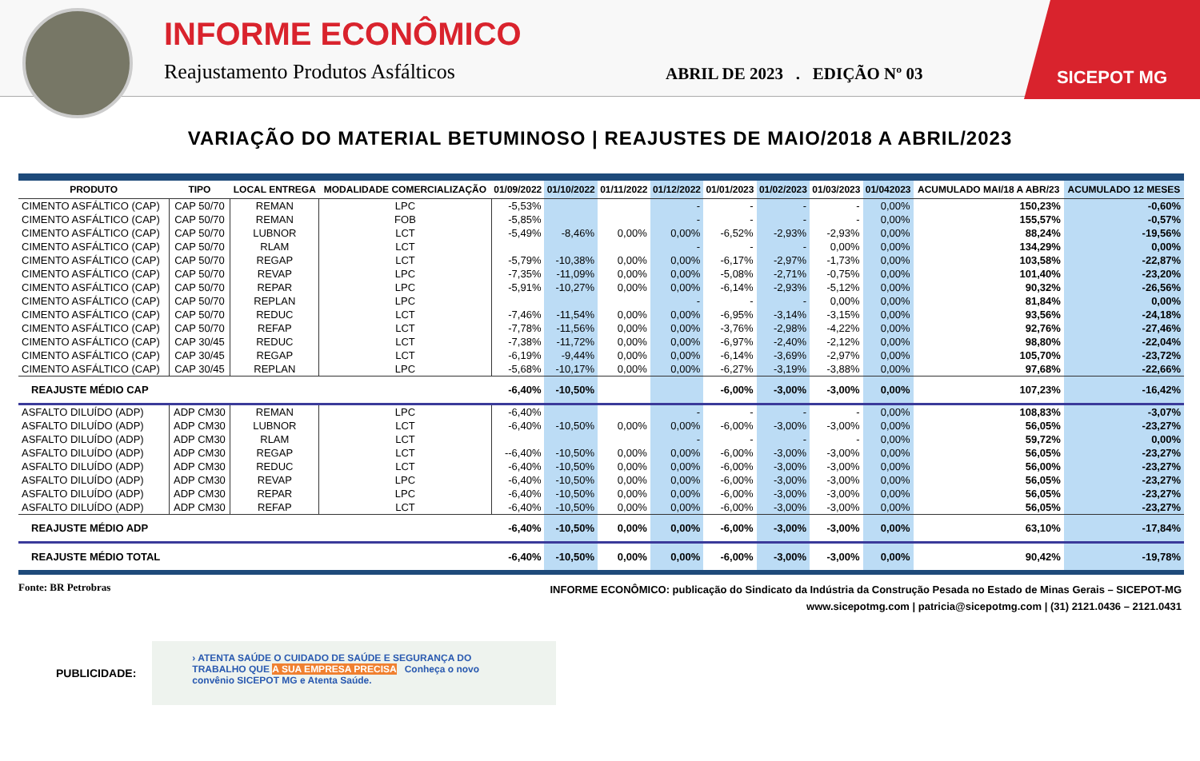INFORME ECONÔMICO
Reajustamento Produtos Asfálticos
ABRIL DE 2023 . EDIÇÃO Nº 03
SICEPOT MG
VARIAÇÃO DO MATERIAL BETUMINOSO | REAJUSTES DE MAIO/2018 A ABRIL/2023
| PRODUTO | TIPO | LOCAL ENTREGA | MODALIDADE COMERCIALIZAÇÃO | 01/09/2022 | 01/10/2022 | 01/11/2022 | 01/12/2022 | 01/01/2023 | 01/02/2023 | 01/03/2023 | 01/042023 | ACUMULADO MAI/18 A ABR/23 | ACUMULADO 12 MESES |
| --- | --- | --- | --- | --- | --- | --- | --- | --- | --- | --- | --- | --- | --- |
| CIMENTO ASFÁLTICO (CAP) | CAP 50/70 | REMAN | LPC | -5,53% | | | - | - | - | - | 0,00% | 150,23% | -0,60% |
| CIMENTO ASFÁLTICO (CAP) | CAP 50/70 | REMAN | FOB | -5,85% | | | - | - | - | - | 0,00% | 155,57% | -0,57% |
| CIMENTO ASFÁLTICO (CAP) | CAP 50/70 | LUBNOR | LCT | -5,49% | -8,46% | 0,00% | 0,00% | -6,52% | -2,93% | -2,93% | 0,00% | 88,24% | -19,56% |
| CIMENTO ASFÁLTICO (CAP) | CAP 50/70 | RLAM | LCT | | | | - | - | - | 0,00% | 0,00% | 134,29% | 0,00% |
| CIMENTO ASFÁLTICO (CAP) | CAP 50/70 | REGAP | LCT | -5,79% | -10,38% | 0,00% | 0,00% | -6,17% | -2,97% | -1,73% | 0,00% | 103,58% | -22,87% |
| CIMENTO ASFÁLTICO (CAP) | CAP 50/70 | REVAP | LPC | -7,35% | -11,09% | 0,00% | 0,00% | -5,08% | -2,71% | -0,75% | 0,00% | 101,40% | -23,20% |
| CIMENTO ASFÁLTICO (CAP) | CAP 50/70 | REPAR | LPC | -5,91% | -10,27% | 0,00% | 0,00% | -6,14% | -2,93% | -5,12% | 0,00% | 90,32% | -26,56% |
| CIMENTO ASFÁLTICO (CAP) | CAP 50/70 | REPLAN | LPC | | | | - | - | - | 0,00% | 0,00% | 81,84% | 0,00% |
| CIMENTO ASFÁLTICO (CAP) | CAP 50/70 | REDUC | LCT | -7,46% | -11,54% | 0,00% | 0,00% | -6,95% | -3,14% | -3,15% | 0,00% | 93,56% | -24,18% |
| CIMENTO ASFÁLTICO (CAP) | CAP 50/70 | REFAP | LCT | -7,78% | -11,56% | 0,00% | 0,00% | -3,76% | -2,98% | -4,22% | 0,00% | 92,76% | -27,46% |
| CIMENTO ASFÁLTICO (CAP) | CAP 30/45 | REDUC | LCT | -7,38% | -11,72% | 0,00% | 0,00% | -6,97% | -2,40% | -2,12% | 0,00% | 98,80% | -22,04% |
| CIMENTO ASFÁLTICO (CAP) | CAP 30/45 | REGAP | LCT | -6,19% | -9,44% | 0,00% | 0,00% | -6,14% | -3,69% | -2,97% | 0,00% | 105,70% | -23,72% |
| CIMENTO ASFÁLTICO (CAP) | CAP 30/45 | REPLAN | LPC | -5,68% | -10,17% | 0,00% | 0,00% | -6,27% | -3,19% | -3,88% | 0,00% | 97,68% | -22,66% |
| REAJUSTE MÉDIO CAP | | | | -6,40% | -10,50% | | | -6,00% | -3,00% | -3,00% | 0,00% | 107,23% | -16,42% |
| ASFALTO DILUÍDO (ADP) | ADP CM30 | REMAN | LPC | -6,40% | | | - | - | - | - | 0,00% | 108,83% | -3,07% |
| ASFALTO DILUÍDO (ADP) | ADP CM30 | LUBNOR | LCT | -6,40% | -10,50% | 0,00% | 0,00% | -6,00% | -3,00% | -3,00% | 0,00% | 56,05% | -23,27% |
| ASFALTO DILUÍDO (ADP) | ADP CM30 | RLAM | LCT | | | | - | - | - | - | 0,00% | 59,72% | 0,00% |
| ASFALTO DILUÍDO (ADP) | ADP CM30 | REGAP | LCT | --6,40% | -10,50% | 0,00% | 0,00% | -6,00% | -3,00% | -3,00% | 0,00% | 56,05% | -23,27% |
| ASFALTO DILUÍDO (ADP) | ADP CM30 | REDUC | LCT | -6,40% | -10,50% | 0,00% | 0,00% | -6,00% | -3,00% | -3,00% | 0,00% | 56,00% | -23,27% |
| ASFALTO DILUÍDO (ADP) | ADP CM30 | REVAP | LPC | -6,40% | -10,50% | 0,00% | 0,00% | -6,00% | -3,00% | -3,00% | 0,00% | 56,05% | -23,27% |
| ASFALTO DILUÍDO (ADP) | ADP CM30 | REPAR | LPC | -6,40% | -10,50% | 0,00% | 0,00% | -6,00% | -3,00% | -3,00% | 0,00% | 56,05% | -23,27% |
| ASFALTO DILUÍDO (ADP) | ADP CM30 | REFAP | LCT | -6,40% | -10,50% | 0,00% | 0,00% | -6,00% | -3,00% | -3,00% | 0,00% | 56,05% | -23,27% |
| REAJUSTE MÉDIO ADP | | | | -6,40% | -10,50% | 0,00% | 0,00% | -6,00% | -3,00% | -3,00% | 0,00% | 63,10% | -17,84% |
| REAJUSTE MÉDIO TOTAL | | | | -6,40% | -10,50% | 0,00% | 0,00% | -6,00% | -3,00% | -3,00% | 0,00% | 90,42% | -19,78% |
Fonte: BR Petrobras
INFORME ECONÔMICO: publicação do Sindicato da Indústria da Construção Pesada no Estado de Minas Gerais – SICEPOT-MG
www.sicepotmg.com | patricia@sicepotmg.com | (31) 2121.0436 – 2121.0431
PUBLICIDADE:
› ATENTA SAÚDE O CUIDADO DE SAÚDE E SEGURANÇA DO TRABALHO QUE A SUA EMPRESA PRECISA Conheça o novo convênio SICEPOT MG e Atenta Saúde.